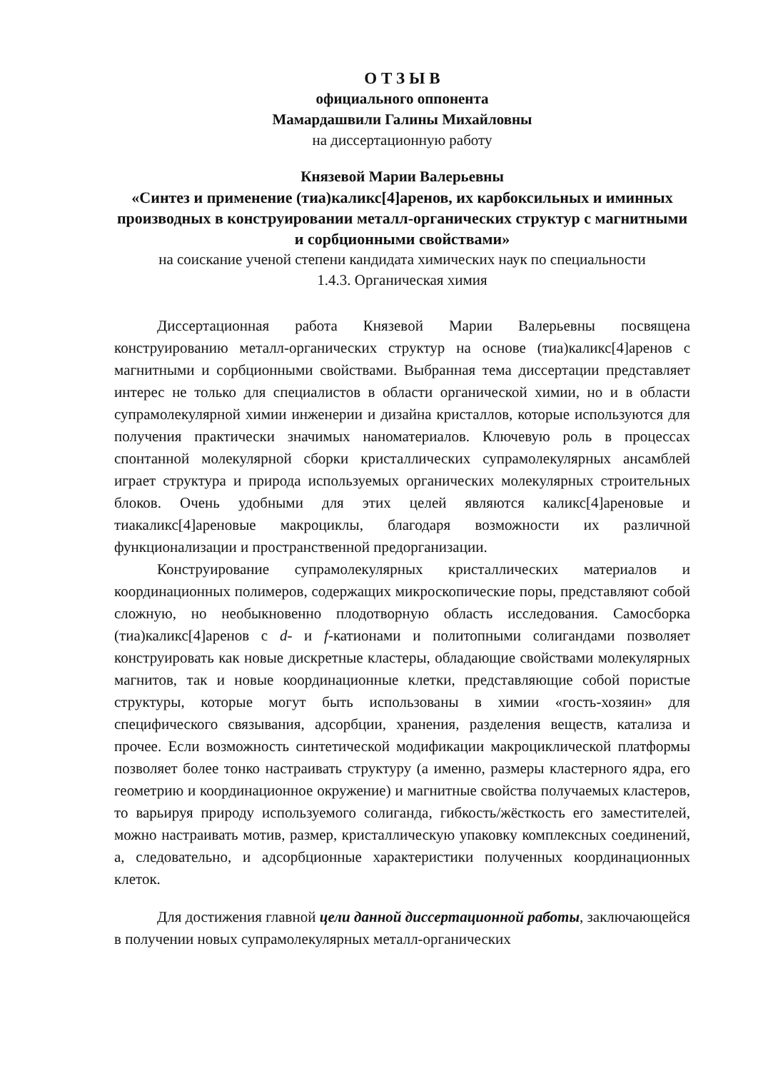О Т З Ы В
официального оппонента
Мамардашвили Галины Михайловны
на диссертационную работу
Князевой Марии Валерьевны
«Синтез и применение (тиа)каликс[4]аренов, их карбоксильных и иминных производных в конструировании металл-органических структур с магнитными и сорбционными свойствами»
на соискание ученой степени кандидата химических наук по специальности
1.4.3. Органическая химия
Диссертационная работа Князевой Марии Валерьевны посвящена конструированию металл-органических структур на основе (тиа)каликс[4]аренов с магнитными и сорбционными свойствами. Выбранная тема диссертации представляет интерес не только для специалистов в области органической химии, но и в области супрамолекулярной химии инженерии и дизайна кристаллов, которые используются для получения практически значимых наноматериалов. Ключевую роль в процессах спонтанной молекулярной сборки кристаллических супрамолекулярных ансамблей играет структура и природа используемых органических молекулярных строительных блоков. Очень удобными для этих целей являются каликс[4]ареновые и тиакаликс[4]ареновые макроциклы, благодаря возможности их различной функционализации и пространственной предорганизации.
Конструирование супрамолекулярных кристаллических материалов и координационных полимеров, содержащих микроскопические поры, представляют собой сложную, но необыкновенно плодотворную область исследования. Самосборка (тиа)каликс[4]аренов с d- и f-катионами и политопными солигандами позволяет конструировать как новые дискретные кластеры, обладающие свойствами молекулярных магнитов, так и новые координационные клетки, представляющие собой пористые структуры, которые могут быть использованы в химии «гость-хозяин» для специфического связывания, адсорбции, хранения, разделения веществ, катализа и прочее. Если возможность синтетической модификации макроциклической платформы позволяет более тонко настраивать структуру (а именно, размеры кластерного ядра, его геометрию и координационное окружение) и магнитные свойства получаемых кластеров, то варьируя природу используемого солиганда, гибкость/жёсткость его заместителей, можно настраивать мотив, размер, кристаллическую упаковку комплексных соединений, а, следовательно, и адсорбционные характеристики полученных координационных клеток.
Для достижения главной цели данной диссертационной работы, заключающейся в получении новых супрамолекулярных металл-органических